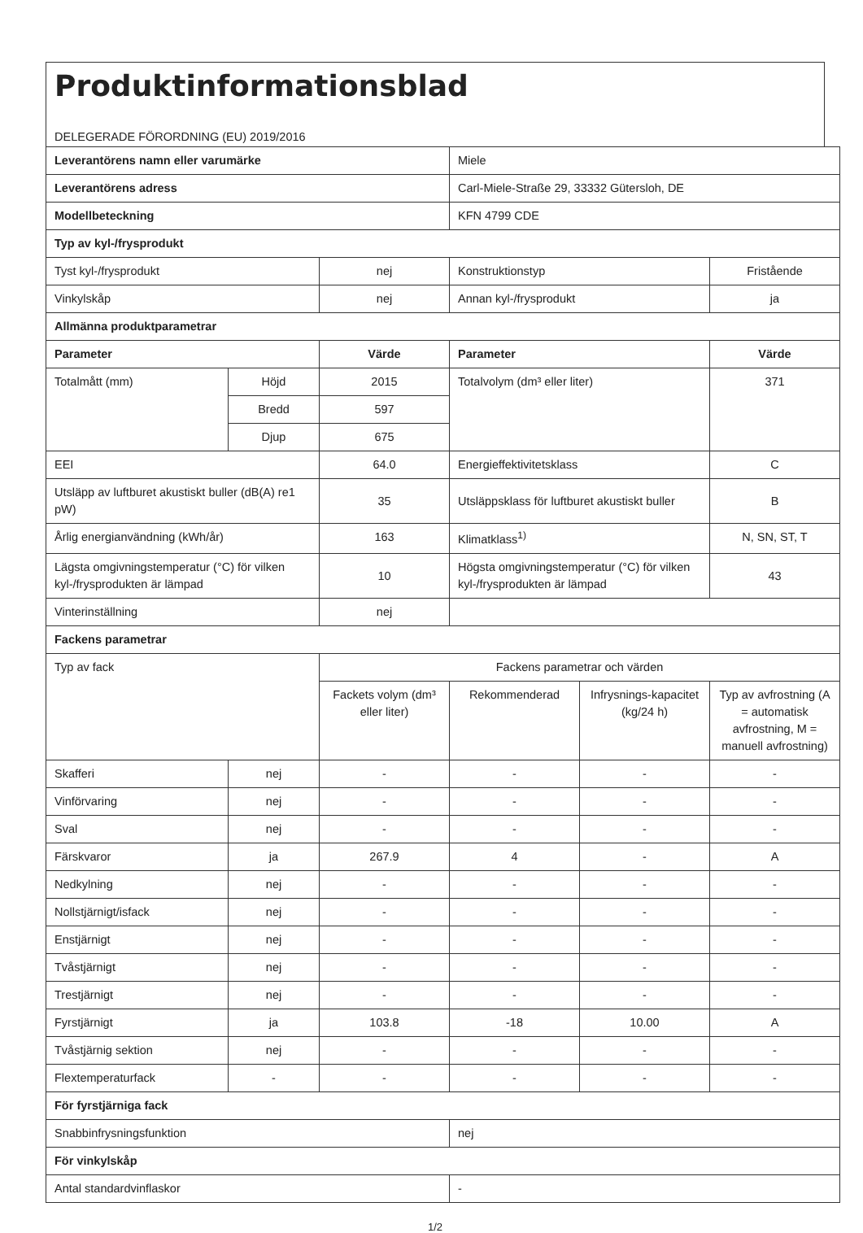Produktinformationsblad
DELEGERADE FÖRORDNING (EU) 2019/2016
| Leverantörens namn eller varumärke | | | Miele | | |
| Leverantörens adress | | | Carl-Miele-Straße 29, 33332 Gütersloh, DE | | |
| Modellbeteckning | | | KFN 4799 CDE | | |
| Typ av kyl-/frysprodukt | | | | | |
| Tyst kyl-/frysprodukt | | nej | Konstruktionstyp | | Fristående |
| Vinkylskåp | | nej | Annan kyl-/frysprodukt | | ja |
| Allmänna produktparametrar | | | | | |
| Parameter | | Värde | Parameter | | Värde |
| Totalmått (mm) | Höjd | 2015 | Totalvolym (dm³ eller liter) | | 371 |
| | Bredd | 597 | | | |
| | Djup | 675 | | | |
| EEI | | 64.0 | Energieffektivitetsklass | | C |
| Utsläpp av luftburet akustiskt buller (dB(A) re1 pW) | | 35 | Utsläppsklass för luftburet akustiskt buller | | B |
| Årlig energianvändning (kWh/år) | | 163 | Klimatklass<sup>1)</sup> | | N, SN, ST, T |
| Lägsta omgivningstemperatur (°C) för vilken kyl-/frysprodukten är lämpad | | 10 | Högsta omgivningstemperatur (°C) för vilken kyl-/frysprodukten är lämpad | | 43 |
| Vinterinställning | | nej | | | |
| Fackens parametrar | | | | | |
| Typ av fack | | Fackens parametrar och värden | | | |
| | | Fackets volym (dm³ eller liter) | Rekommenderad | Infrysnings-kapacitet (kg/24 h) | Typ av avfrostning (A = automatisk avfrostning, M = manuell avfrostning) |
| Skafferi | nej | - | - | - | - |
| Vinförvaring | nej | - | - | - | - |
| Sval | nej | - | - | - | - |
| Färskvaror | ja | 267.9 | 4 | - | A |
| Nedkylning | nej | - | - | - | - |
| Nollstjärnigt/isfack | nej | - | - | - | - |
| Enstjärnigt | nej | - | - | - | - |
| Tvåstjärnigt | nej | - | - | - | - |
| Trestjärnigt | nej | - | - | - | - |
| Fyrstjärnigt | ja | 103.8 | -18 | 10.00 | A |
| Tvåstjärnig sektion | nej | - | - | - | - |
| Flextemperaturfack | - | - | - | - | - |
| För fyrstjärniga fack | | | | | |
| Snabbinfrysningsfunktion | | | nej | | |
| För vinkylskåp | | | | | |
| Antal standardvinflaskor | | | - | | |
1/2